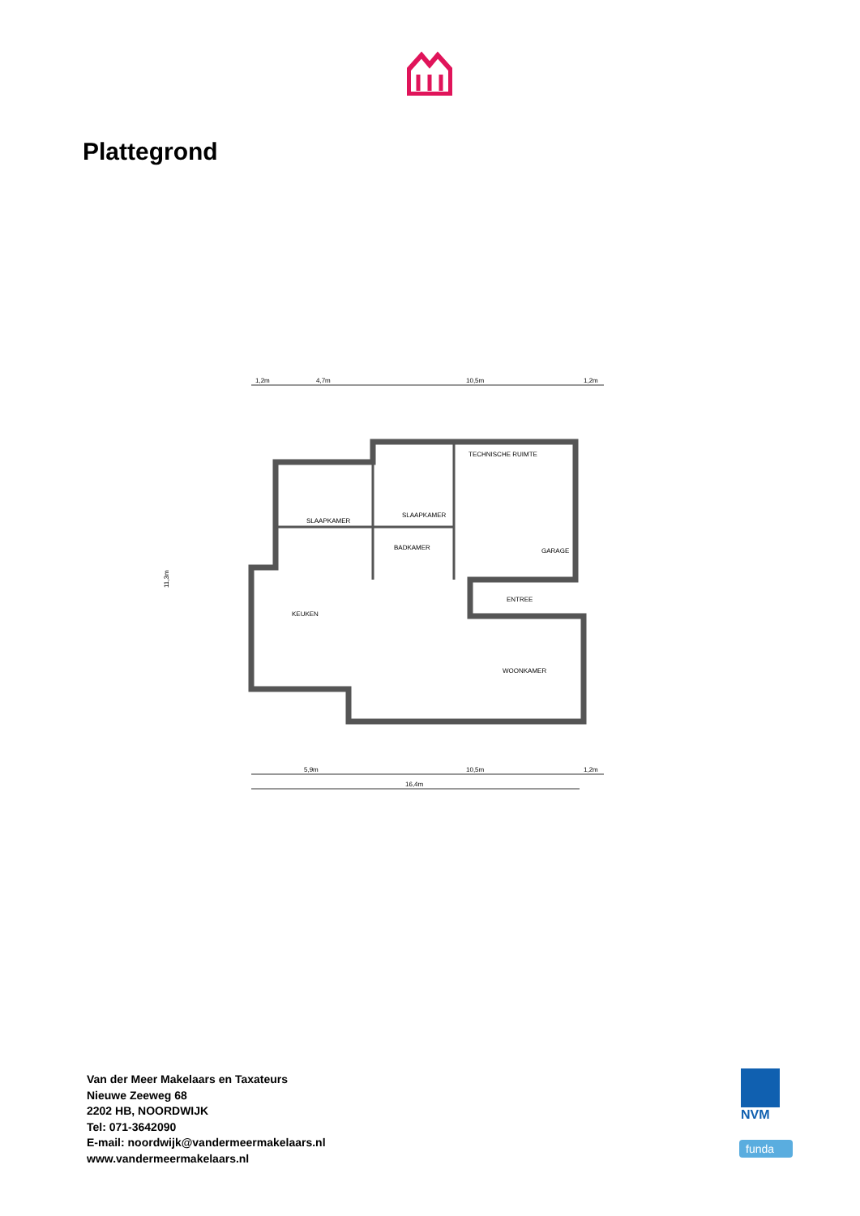Plattegrond
1,2m
4,7m
10,5m
1,2m
SLAAPKAMER
SLAAPKAMER
BADKAMER
TECHNISCHE RUIMTE
GARAGE
ENTREE
KEUKEN
WOONKAMER
11,3m
5,9m
10,5m
1,2m
16,4m
Van der Meer Makelaars en Taxateurs
Nieuwe Zeeweg 68
2202 HB, NOORDWIJK
Tel: 071-3642090
E-mail: noordwijk@vandermeermakelaars.nl
www.vandermeermakelaars.nl
NVM
funda